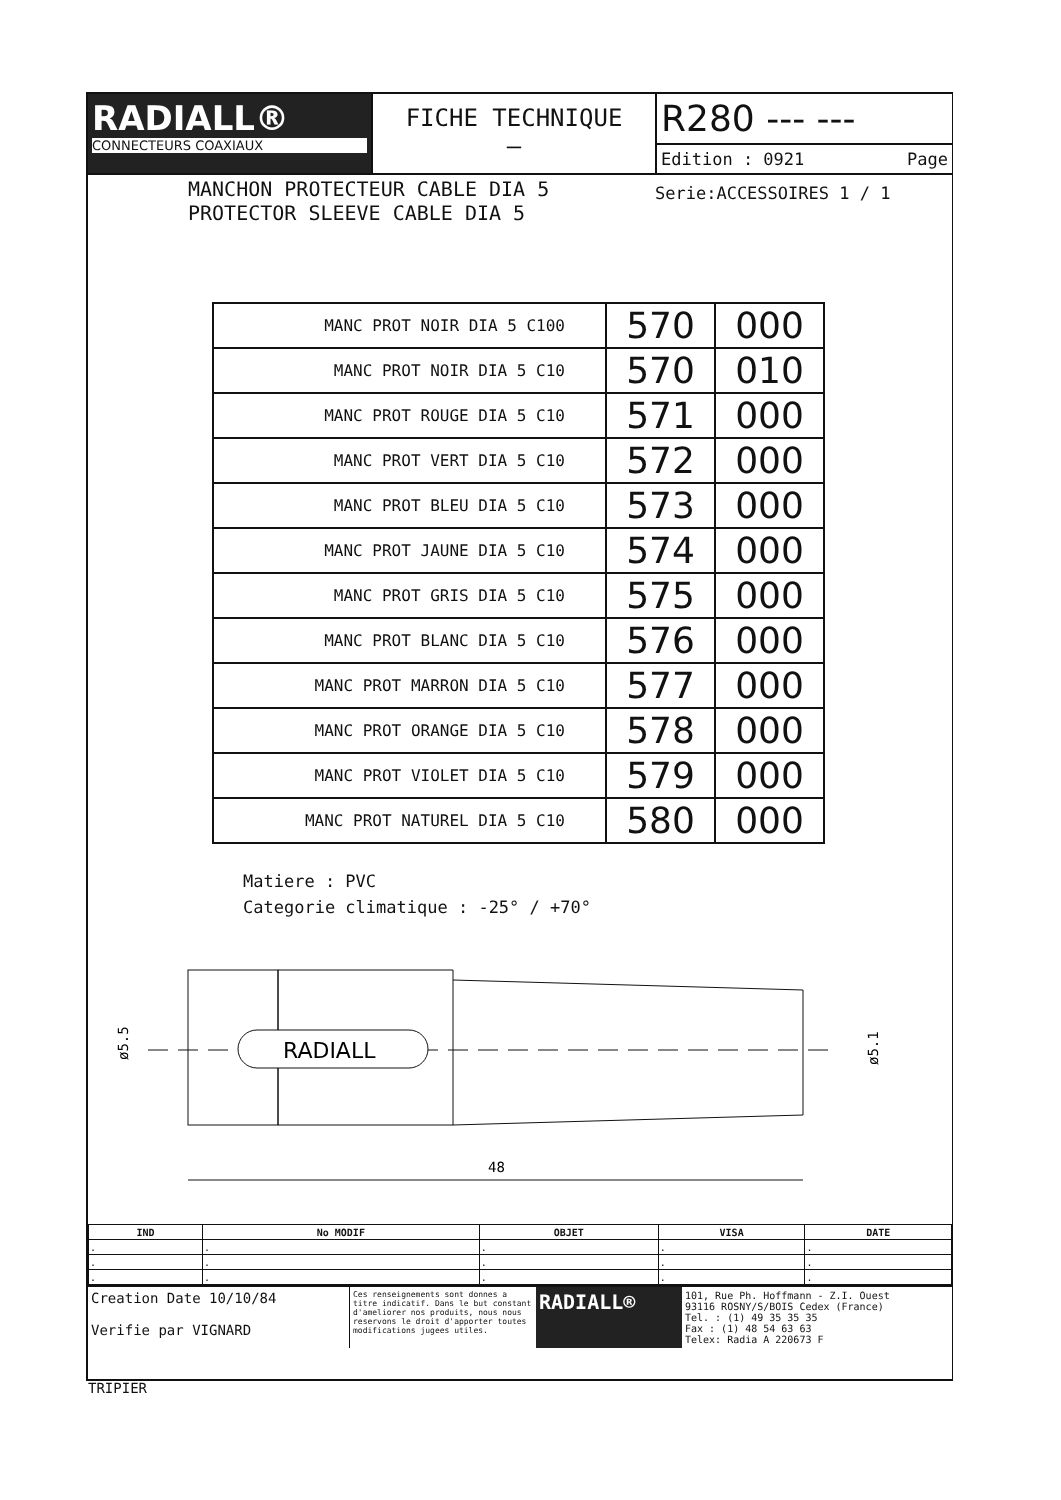RADIALL®
CONNECTEURS COAXIAUX
FICHE TECHNIQUE
–
R280 --- ---
Edition : 0921 Page
MANCHON PROTECTEUR CABLE DIA 5
PROTECTOR SLEEVE CABLE DIA 5
Serie:ACCESSOIRES 1 / 1
| MANC PROT NOIR DIA 5 C100 | 570 | 000 |
| MANC PROT NOIR DIA 5 C10 | 570 | 010 |
| MANC PROT ROUGE DIA 5 C10 | 571 | 000 |
| MANC PROT VERT DIA 5 C10 | 572 | 000 |
| MANC PROT BLEU DIA 5 C10 | 573 | 000 |
| MANC PROT JAUNE DIA 5 C10 | 574 | 000 |
| MANC PROT GRIS DIA 5 C10 | 575 | 000 |
| MANC PROT BLANC DIA 5 C10 | 576 | 000 |
| MANC PROT MARRON DIA 5 C10 | 577 | 000 |
| MANC PROT ORANGE DIA 5 C10 | 578 | 000 |
| MANC PROT VIOLET DIA 5 C10 | 579 | 000 |
| MANC PROT NATUREL DIA 5 C10 | 580 | 000 |
Matiere : PVC
Categorie climatique : -25° / +70°
RADIALL
ø5.5
ø5.1
48
| IND | No MODIF | OBJET | VISA | DATE |
| --- | --- | --- | --- | --- |
| . | . | . | . | . |
| . | . | . | . | . |
| . | . | . | . | . |
Creation Date 10/10/84
Verifie par VIGNARD
Ces renseignements sont donnes a titre indicatif. Dans le but constant d'ameliorer nos produits, nous nous reservons le droit d'apporter toutes modifications jugees utiles.
RADIALL®
101, Rue Ph. Hoffmann - Z.I. Ouest
93116 ROSNY/S/BOIS Cedex (France)
Tel. : (1) 49 35 35 35
Fax : (1) 48 54 63 63
Telex: Radia A 220673 F
TRIPIER